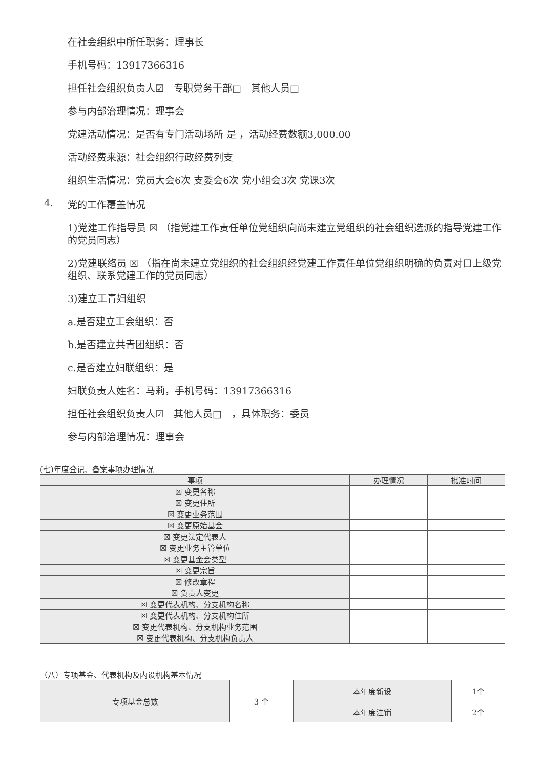在社会组织中所任职务：理事长
手机号码：13917366316
担任社会组织负责人☑　专职党务干部□　其他人员□
参与内部治理情况：理事会
党建活动情况：是否有专门活动场所 是 ，活动经费数额3,000.00
活动经费来源：社会组织行政经费列支
组织生活情况：党员大会6次 支委会6次 党小组会3次 党课3次
4. 党的工作覆盖情况
1)党建工作指导员 ☒ （指党建工作责任单位党组织向尚未建立党组织的社会组织选派的指导党建工作的党员同志）
2)党建联络员 ☒ （指在尚未建立党组织的社会组织经党建工作责任单位党组织明确的负责对口上级党组织、联系党建工作的党员同志）
3)建立工青妇组织
a.是否建立工会组织：否
b.是否建立共青团组织：否
c.是否建立妇联组织：是
妇联负责人姓名：马莉，手机号码：13917366316
担任社会组织负责人☑　其他人员□　，具体职务：委员
参与内部治理情况：理事会
(七)年度登记、备案事项办理情况
| 事项 | 办理情况 | 批准时间 |
| --- | --- | --- |
| ☒ 变更名称 | | |
| ☒ 变更住所 | | |
| ☒ 变更业务范围 | | |
| ☒ 变更原始基金 | | |
| ☒ 变更法定代表人 | | |
| ☒ 变更业务主管单位 | | |
| ☒ 变更基金会类型 | | |
| ☒ 变更宗旨 | | |
| ☒ 修改章程 | | |
| ☒ 负责人变更 | | |
| ☒ 变更代表机构、分支机构名称 | | |
| ☒ 变更代表机构、分支机构住所 | | |
| ☒ 变更代表机构、分支机构业务范围 | | |
| ☒ 变更代表机构、分支机构负责人 | | |
（八）专项基金、代表机构及内设机构基本情况
| 专项基金总数 | 3 个 | 本年度新设 | 1个 |
| | | 本年度注销 | 2个 |